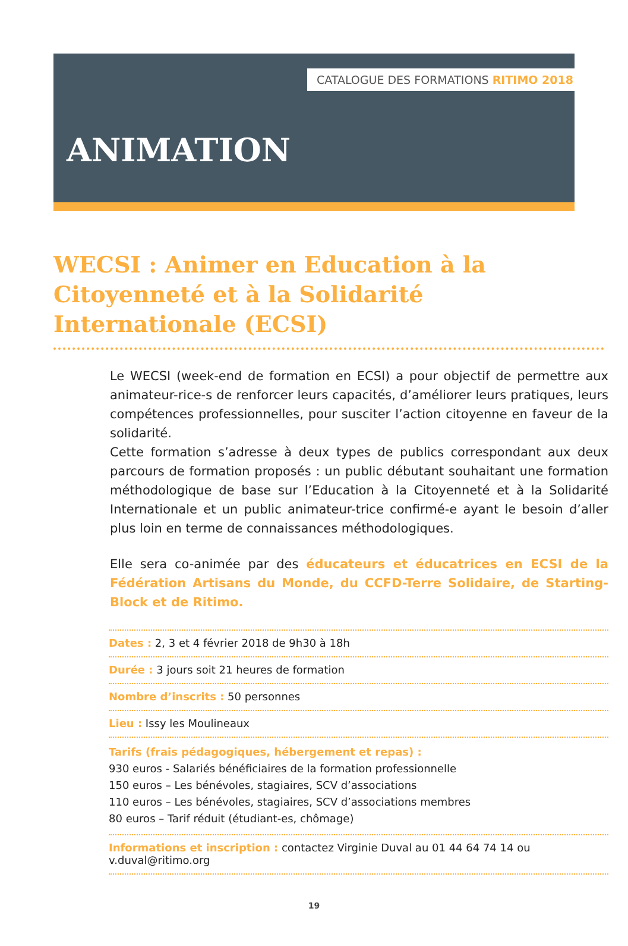CATALOGUE DES FORMATIONS RITIMO 2018
ANIMATION
WECSI : Animer en Education à la Citoyenneté et à la Solidarité Internationale (ECSI)
Le WECSI (week-end de formation en ECSI) a pour objectif de permettre aux animateur-rice-s de renforcer leurs capacités, d’améliorer leurs pratiques, leurs compétences professionnelles, pour susciter l’action citoyenne en faveur de la solidarité.
Cette formation s’adresse à deux types de publics correspondant aux deux parcours de formation proposés : un public débutant souhaitant une formation méthodologique de base sur l’Education à la Citoyenneté et à la Solidarité Internationale et un public animateur-trice confirmé-e ayant le besoin d’aller plus loin en terme de connaissances méthodologiques.
Elle sera co-animée par des éducateurs et éducatrices en ECSI de la Fédération Artisans du Monde, du CCFD-Terre Solidaire, de Starting-Block et de Ritimo.
Dates : 2, 3 et 4 février 2018 de 9h30 à 18h
Durée : 3 jours soit 21 heures de formation
Nombre d’inscrits : 50 personnes
Lieu : Issy les Moulineaux
Tarifs (frais pédagogiques, hébergement et repas) :
930 euros - Salariés bénéficiaires de la formation professionnelle
150 euros – Les bénévoles, stagiaires, SCV d’associations
110 euros – Les bénévoles, stagiaires, SCV d’associations membres
80 euros – Tarif réduit (étudiant-es, chômage)
Informations et inscription : contactez Virginie Duval au 01 44 64 74 14 ou v.duval@ritimo.org
19